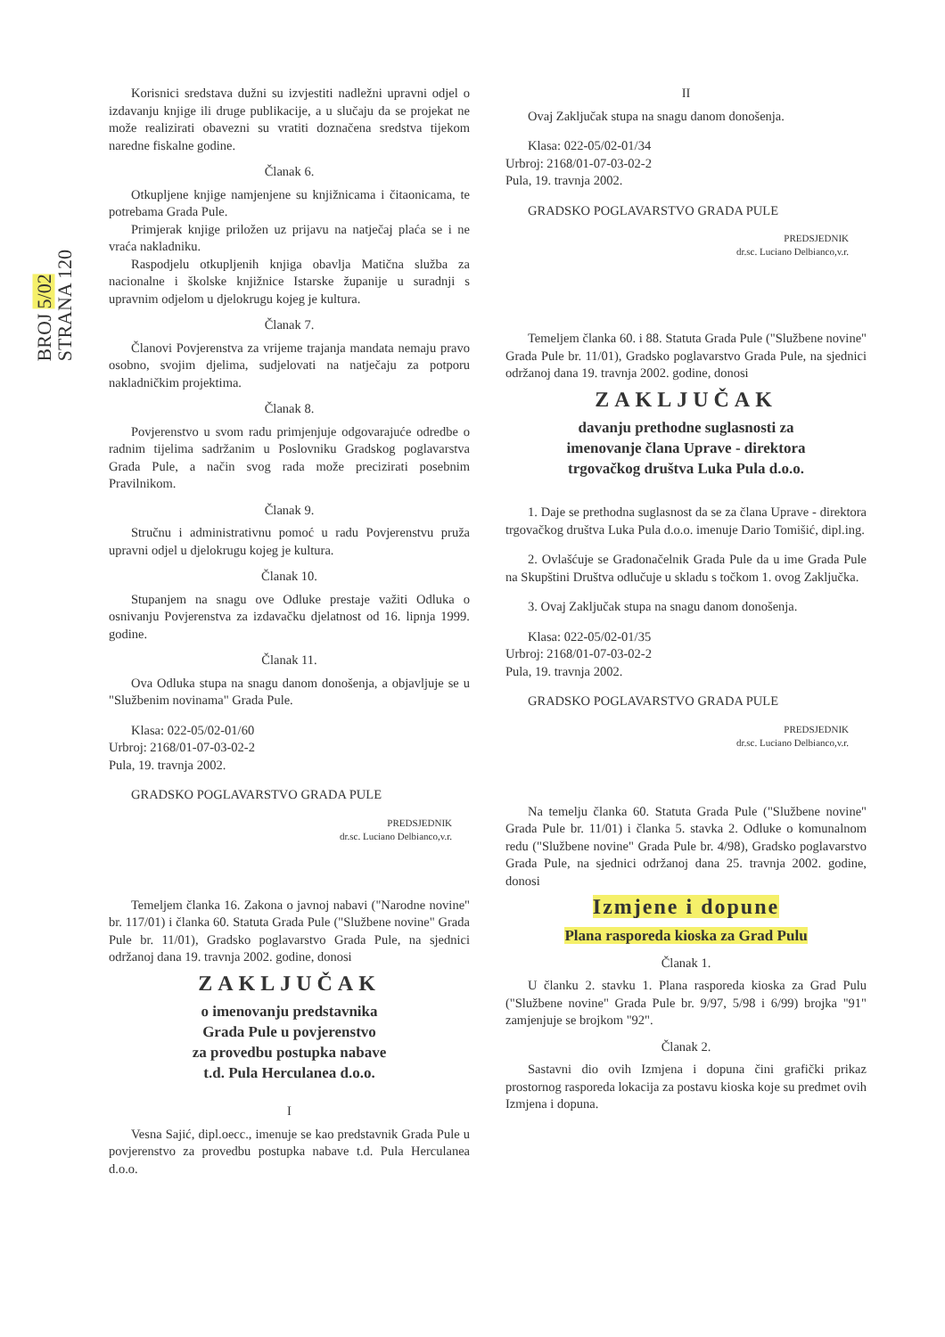BROJ 5/02
STRANA 120
Korisnici sredstava dužni su izvjestiti nadležni upravni odjel o izdavanju knjige ili druge publikacije, a u slučaju da se projekat ne može realizirati obavezni su vratiti doznačena sredstva tijekom naredne fiskalne godine.
Članak 6.
Otkupljene knjige namjenjene su knjižnicama i čitaonicama, te potrebama Grada Pule.
Primjerak knjige priložen uz prijavu na natječaj plaća se i ne vraća nakladniku.
Raspodjelu otkupljenih knjiga obavlja Matična služba za nacionalne i školske knjižnice Istarske županije u suradnji s upravnim odjelom u djelokrugu kojeg je kultura.
Članak 7.
Članovi Povjerenstva za vrijeme trajanja mandata nemaju pravo osobno, svojim djelima, sudjelovati na natječaju za potporu nakladničkim projektima.
Članak 8.
Povjerenstvo u svom radu primjenjuje odgovarajuće odredbe o radnim tijelima sadržanim u Poslovniku Gradskog poglavarstva Grada Pule, a način svog rada može precizirati posebnim Pravilnikom.
Članak 9.
Stručnu i administrativnu pomoć u radu Povjerenstvu pruža upravni odjel u djelokrugu kojeg je kultura.
Članak 10.
Stupanjem na snagu ove Odluke prestaje važiti Odluka o osnivanju Povjerenstva za izdavačku djelatnost od 16. lipnja 1999. godine.
Članak 11.
Ova Odluka stupa na snagu danom donošenja, a objavljuje se u "Službenim novinama" Grada Pule.
Klasa: 022-05/02-01/60
Urbroj: 2168/01-07-03-02-2
Pula, 19. travnja 2002.
GRADSKO POGLAVARSTVO GRADA PULE
PREDSJEDNIK
dr.sc. Luciano Delbianco,v.r.
Temeljem članka 16. Zakona o javnoj nabavi ("Narodne novine" br. 117/01) i članka 60. Statuta Grada Pule ("Službene novine" Grada Pule br. 11/01), Gradsko poglavarstvo Grada Pule, na sjednici održanoj dana 19. travnja 2002. godine, donosi
ZAKLJUČAK
o imenovanju predstavnika
Grada Pule u povjerenstvo
za provedbu postupka nabave
t.d. Pula Herculanea d.o.o.
I
Vesna Sajić, dipl.oecc., imenuje se kao predstavnik Grada Pule u povjerenstvo za provedbu postupka nabave t.d. Pula Herculanea d.o.o.
II
Ovaj Zaključak stupa na snagu danom donošenja.
Klasa: 022-05/02-01/34
Urbroj: 2168/01-07-03-02-2
Pula, 19. travnja 2002.
GRADSKO POGLAVARSTVO GRADA PULE
PREDSJEDNIK
dr.sc. Luciano Delbianco,v.r.
Temeljem članka 60. i 88. Statuta Grada Pule ("Službene novine" Grada Pule br. 11/01), Gradsko poglavarstvo Grada Pule, na sjednici održanoj dana 19. travnja 2002. godine, donosi
ZAKLJUČAK
davanju prethodne suglasnosti za
imenovanje člana Uprave - direktora
trgovačkog društva Luka Pula d.o.o.
1. Daje se prethodna suglasnost da se za člana Uprave - direktora trgovačkog društva Luka Pula d.o.o. imenuje Dario Tomišić, dipl.ing.
2. Ovlašćuje se Gradonačelnik Grada Pule da u ime Grada Pule na Skupštini Društva odlučuje u skladu s točkom 1. ovog Zaključka.
3. Ovaj Zaključak stupa na snagu danom donošenja.
Klasa: 022-05/02-01/35
Urbroj: 2168/01-07-03-02-2
Pula, 19. travnja 2002.
GRADSKO POGLAVARSTVO GRADA PULE
PREDSJEDNIK
dr.sc. Luciano Delbianco,v.r.
Na temelju članka 60. Statuta Grada Pule ("Službene novine" Grada Pule br. 11/01) i članka 5. stavka 2. Odluke o komunalnom redu ("Službene novine" Grada Pule br. 4/98), Gradsko poglavarstvo Grada Pule, na sjednici održanoj dana 25. travnja 2002. godine, donosi
Izmjene i dopune
Plana rasporeda kioska za Grad Pulu
Članak 1.
U članku 2. stavku 1. Plana rasporeda kioska za Grad Pulu ("Službene novine" Grada Pule br. 9/97, 5/98 i 6/99) brojka "91" zamjenjuje se brojkom "92".
Članak 2.
Sastavni dio ovih Izmjena i dopuna čini grafički prikaz prostornog rasporeda lokacija za postavu kioska koje su predmet ovih Izmjena i dopuna.